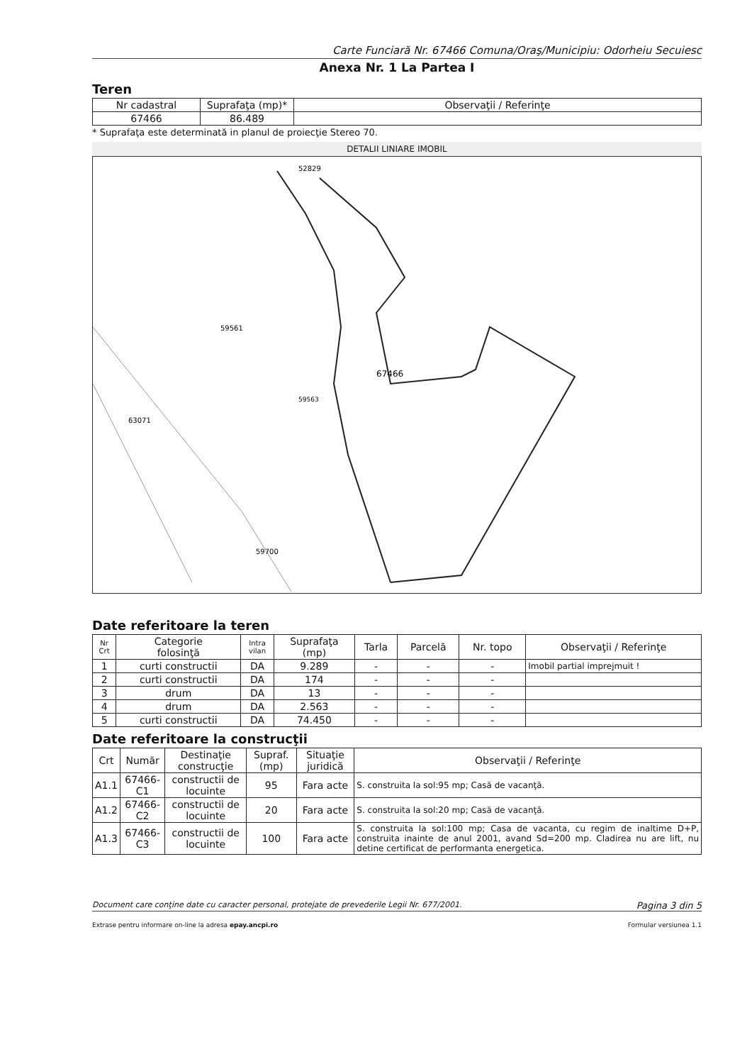Carte Funciară Nr. 67466 Comuna/Oraş/Municipiu: Odorheiu Secuiesc
Anexa Nr. 1 La Partea I
Teren
| Nr cadastral | Suprafaţa (mp)* | Observaţii / Referinţe |
| 67466 | 86.489 | |
* Suprafaţa este determinată in planul de proiecţie Stereo 70.
DETALII LINIARE IMOBIL
52829
59561
67466
63071
59700
59563
Date referitoare la teren
| Nr Crt | Categorie folosinţă | Intra vilan | Suprafaţa (mp) | Tarla | Parcelă | Nr. topo | Observaţii / Referinţe |
| 1 | curti constructii | DA | 9.289 | - | - | - | Imobil partial imprejmuit ! |
| 2 | curti constructii | DA | 174 | - | - | - | |
| 3 | drum | DA | 13 | - | - | - | |
| 4 | drum | DA | 2.563 | - | - | - | |
| 5 | curti constructii | DA | 74.450 | - | - | - | |
Date referitoare la construcţii
| Crt | Număr | Destinaţie construcţie | Supraf. (mp) | Situaţie juridică | Observaţii / Referinţe |
| A1.1 | 67466-C1 | constructii de locuinte | 95 | Fara acte | S. construita la sol:95 mp; Casă de vacanţă. |
| A1.2 | 67466-C2 | constructii de locuinte | 20 | Fara acte | S. construita la sol:20 mp; Casă de vacanţă. |
| A1.3 | 67466-C3 | constructii de locuinte | 100 | Fara acte | S. construita la sol:100 mp; Casa de vacanta, cu regim de inaltime D+P, construita inainte de anul 2001, avand Sd=200 mp. Cladirea nu are lift, nu detine certificat de performanta energetica. |
Document care conţine date cu caracter personal, protejate de prevederile Legii Nr. 677/2001. Pagina 3 din 5
Extrase pentru informare on-line la adresa epay.ancpi.ro Formular versiunea 1.1